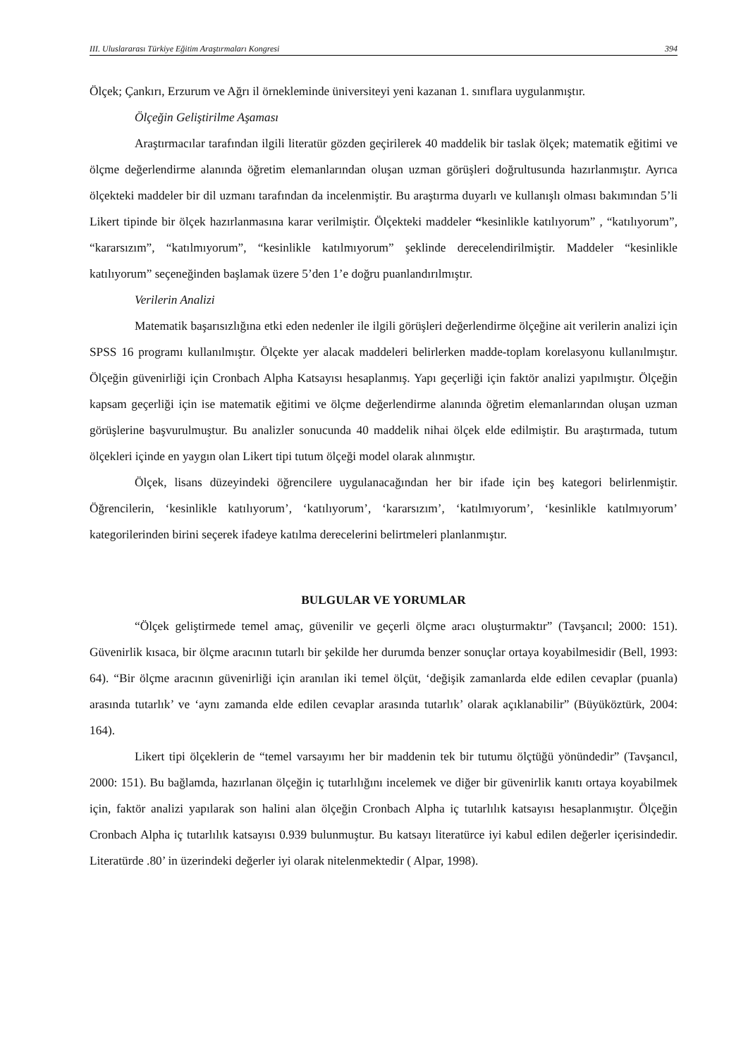III. Uluslararası Türkiye Eğitim Araştırmaları Kongresi 394
Ölçek; Çankırı, Erzurum ve Ağrı il örnekleminde üniversiteyi yeni kazanan 1. sınıflara uygulanmıştır.
Ölçeğin Geliştirilme Aşaması
Araştırmacılar tarafından ilgili literatür gözden geçirilerek 40 maddelik bir taslak ölçek; matematik eğitimi ve ölçme değerlendirme alanında öğretim elemanlarından oluşan uzman görüşleri doğrultusunda hazırlanmıştır. Ayrıca ölçekteki maddeler bir dil uzmanı tarafından da incelenmiştir. Bu araştırma duyarlı ve kullanışlı olması bakımından 5’li Likert tipinde bir ölçek hazırlanmasına karar verilmiştir. Ölçekteki maddeler “kesinlikle katılıyorum” , “katılıyorum”, “kararsızım”, “katılmıyorum”, “kesinlikle katılmıyorum” şeklinde derecelendirilmiştir. Maddeler “kesinlikle katılıyorum” seçeneğinden başlamak üzere 5’den 1’e doğru puanlandırılmıştır.
Verilerin Analizi
Matematik başarısızlığına etki eden nedenler ile ilgili görüşleri değerlendirme ölçeğine ait verilerin analizi için SPSS 16 programı kullanılmıştır. Ölçekte yer alacak maddeleri belirlerken madde-toplam korelasyonu kullanılmıştır. Ölçeğin güvenirliği için Cronbach Alpha Katsayısı hesaplanmış. Yapı geçerliği için faktör analizi yapılmıştır. Ölçeğin kapsam geçerliği için ise matematik eğitimi ve ölçme değerlendirme alanında öğretim elemanlarından oluşan uzman görüşlerine başvurulmuştur. Bu analizler sonucunda 40 maddelik nihai ölçek elde edilmiştir. Bu araştırmada, tutum ölçekleri içinde en yaygın olan Likert tipi tutum ölçeği model olarak alınmıştır.
Ölçek, lisans düzeyindeki öğrencilere uygulanacağından her bir ifade için beş kategori belirlenmiştir. Öğrencilerin, ‘kesinlikle katılıyorum’, ‘katılıyorum’, ‘kararsızım’, ‘katılmıyorum’, ‘kesinlikle katılmıyorum’ kategorilerinden birini seçerek ifadeye katılma derecelerini belirtmeleri planlanmıştır.
BULGULAR VE YORUMLAR
“Ölçek geliştirmede temel amaç, güvenilir ve geçerli ölçme aracı oluşturmaktır” (Tavşancıl; 2000: 151). Güvenirlik kısaca, bir ölçme aracının tutarlı bir şekilde her durumda benzer sonuçlar ortaya koyabilmesidir (Bell, 1993: 64). “Bir ölçme aracının güvenirliği için aranılan iki temel ölçüt, ‘değişik zamanlarda elde edilen cevaplar (puanla) arasında tutarlık’ ve ‘aynı zamanda elde edilen cevaplar arasında tutarlık’ olarak açıklanabilir” (Büyüköztürk, 2004: 164).
Likert tipi ölçeklerin de “temel varsayımı her bir maddenin tek bir tutumu ölçtüğü yönündedir” (Tavşancıl, 2000: 151). Bu bağlamda, hazırlanan ölçeğin iç tutarlılığını incelemek ve diğer bir güvenirlik kanıtı ortaya koyabilmek için, faktör analizi yapılarak son halini alan ölçeğin Cronbach Alpha iç tutarlılık katsayısı hesaplanmıştır. Ölçeğin Cronbach Alpha iç tutarlılık katsayısı 0.939 bulunmuştur. Bu katsayı literatürce iyi kabul edilen değerler içerisindedir. Literatürde .80’ in üzerindeki değerler iyi olarak nitelenmektedir ( Alpar, 1998).